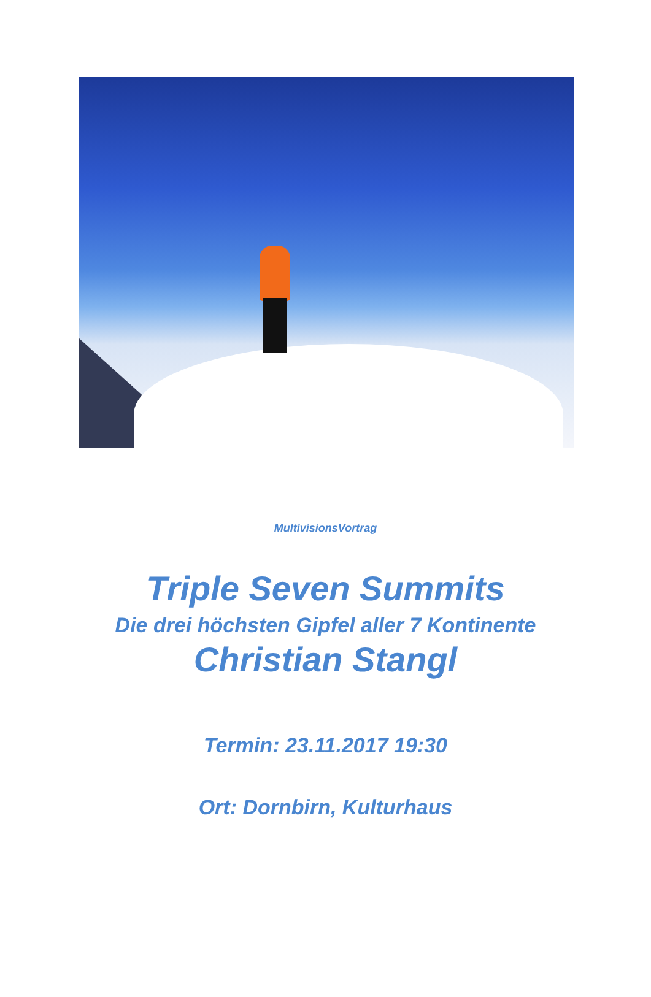MultivisionsVortrag
Triple Seven Summits
Die drei höchsten Gipfel aller 7 Kontinente
Christian Stangl
Termin: 23.11.2017 19:30
Ort: Dornbirn, Kulturhaus